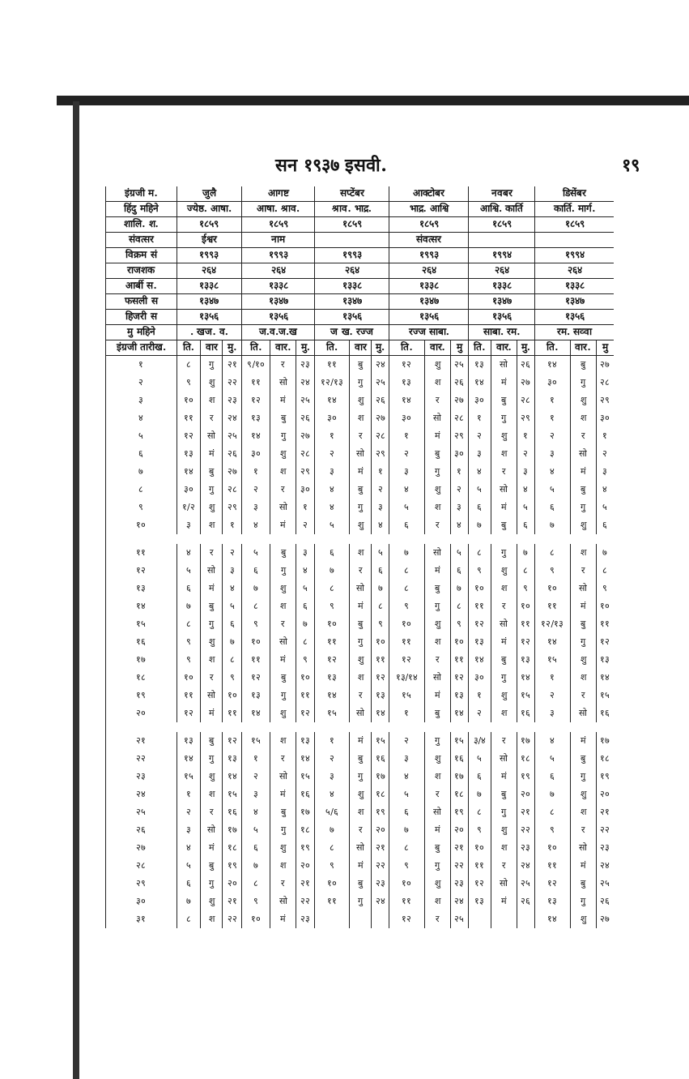सन १९३७ इसवी. १९
| इंग्रजी म. | जुलै | | | आगष्ट | | | सप्टेंबर | | | आक्टोबर | | | नवबर | | | डिसेंबर | | |
| --- | --- | --- | --- | --- | --- | --- | --- | --- | --- | --- | --- | --- | --- | --- | --- | --- | --- | --- |
| हिंदु महिने | ज्येष्ठ. आषा. | | | आषा. श्राव. | | | श्राव. भाद्र. | | | भाद्र. आश्वि | | | आश्वि. कार्ति | | | कार्ति. मार्ग. | | |
| शालि. श. | १८५९ | | | १८५९ | | | १८५९ | | | १८५९ | | | १८५९ | | | १८५९ | | |
| संवत्सर | ईश्वर | | | नाम | | | | | | संवत्सर | | | | | | | | |
| विक्रम सं | १९९३ | | | १९९३ | | | १९९३ | | | १९९३ | | | १९९४ | | | १९९४ | | |
| राजशक | २६४ | | | २६४ | | | २६४ | | | २६४ | | | २६४ | | | २६४ | | |
| आर्बी स. | १३३८ | | | १३३८ | | | १३३८ | | | १३३८ | | | १३३८ | | | १३३८ | | |
| फसली स | १३४७ | | | १३४७ | | | १३४७ | | | १३४७ | | | १३४७ | | | १३४७ | | |
| हिजरी स | १३५६ | | | १३५६ | | | १३५६ | | | १३५६ | | | १३५६ | | | १३५६ | | |
| मु महिने | . खज. व. | | | ज.व.ज.ख | | | ज ख. रज्ज | | | रज्ज साबा. | | | साबा. रम. | | | रम. सव्वा | | |
| इंग्रजी तारीख. | ति. | वार | मु. | ति. | वार. | मु. | ति. | वार | मु. | ति. | वार. | मु | ति. | वार. | मु. | ति. | वार. | मु |
| १ | ८ | गु | २१ | ९/१० | र | २३ | ११ | बु | २४ | १२ | शु | २५ | १३ | सो | २६ | १४ | बु | २७ |
| २ | ९ | शु | २२ | ११ | सो | २४ | १२/१३ | गु | २५ | १३ | श | २६ | १४ | मं | २७ | ३० | गु | २८ |
| ३ | १० | श | २३ | १२ | मं | २५ | १४ | शु | २६ | १४ | र | २७ | ३० | बु | २८ | १ | शु | २९ |
| ४ | ११ | र | २४ | १३ | बु | २६ | ३० | श | २७ | ३० | सो | २८ | १ | गु | २९ | १ | श | ३० |
| ५ | १२ | सो | २५ | १४ | गु | २७ | १ | र | २८ | १ | मं | २९ | २ | शु | १ | २ | र | १ |
| ६ | १३ | मं | २६ | ३० | शु | २८ | २ | सो | २९ | २ | बु | ३० | ३ | श | २ | ३ | सो | २ |
| ७ | १४ | बु | २७ | १ | श | २९ | ३ | मं | १ | ३ | गु | १ | ४ | र | ३ | ४ | मं | ३ |
| ८ | ३० | गु | २८ | २ | र | ३० | ४ | बु | २ | ४ | शु | २ | ५ | सो | ४ | ५ | बु | ४ |
| ९ | १/२ | शु | २९ | ३ | सो | १ | ४ | गु | ३ | ५ | श | ३ | ६ | मं | ५ | ६ | गु | ५ |
| १० | ३ | श | १ | ४ | मं | २ | ५ | शु | ४ | ६ | र | ४ | ७ | बु | ६ | ७ | शु | ६ |
| ११ | ४ | र | २ | ५ | बु | ३ | ६ | श | ५ | ७ | सो | ५ | ८ | गु | ७ | ८ | श | ७ |
| १२ | ५ | सो | ३ | ६ | गु | ४ | ७ | र | ६ | ८ | मं | ६ | ९ | शु | ८ | ९ | र | ८ |
| १३ | ६ | मं | ४ | ७ | शु | ५ | ८ | सो | ७ | ८ | बु | ७ | १० | श | ९ | १० | सो | ९ |
| १४ | ७ | बु | ५ | ८ | श | ६ | ९ | मं | ८ | ९ | गु | ८ | ११ | र | १० | ११ | मं | १० |
| १५ | ८ | गु | ६ | ९ | र | ७ | १० | बु | ९ | १० | शु | ९ | १२ | सो | ११ | १२/१३ | बु | ११ |
| १६ | ९ | शु | ७ | १० | सो | ८ | ११ | गु | १० | ११ | श | १० | १३ | मं | १२ | १४ | गु | १२ |
| १७ | ९ | श | ८ | ११ | मं | ९ | १२ | शु | ११ | १२ | र | ११ | १४ | बु | १३ | १५ | शु | १३ |
| १८ | १० | र | ९ | १२ | बु | १० | १३ | श | १२ | १३/१४ | सो | १२ | ३० | गु | १४ | १ | श | १४ |
| १९ | ११ | सो | १० | १३ | गु | ११ | १४ | र | १३ | १५ | मं | १३ | १ | शु | १५ | २ | र | १५ |
| २० | १२ | मं | ११ | १४ | शु | १२ | १५ | सो | १४ | १ | बु | १४ | २ | श | १६ | ३ | सो | १६ |
| २१ | १३ | बु | १२ | १५ | श | १३ | १ | मं | १५ | २ | गु | १५ | ३/४ | र | १७ | ४ | मं | १७ |
| २२ | १४ | गु | १३ | १ | र | १४ | २ | बु | १६ | ३ | शु | १६ | ५ | सो | १८ | ५ | बु | १८ |
| २३ | १५ | शु | १४ | २ | सो | १५ | ३ | गु | १७ | ४ | श | १७ | ६ | मं | १९ | ६ | गु | १९ |
| २४ | १ | श | १५ | ३ | मं | १६ | ४ | शु | १८ | ५ | र | १८ | ७ | बु | २० | ७ | शु | २० |
| २५ | २ | र | १६ | ४ | बु | १७ | ५/६ | श | १९ | ६ | सो | १९ | ८ | गु | २१ | ८ | श | २१ |
| २६ | ३ | सो | १७ | ५ | गु | १८ | ७ | र | २० | ७ | मं | २० | ९ | शु | २२ | ९ | र | २२ |
| २७ | ४ | मं | १८ | ६ | शु | १९ | ८ | सो | २१ | ८ | बु | २१ | १० | श | २३ | १० | सो | २३ |
| २८ | ५ | बु | १९ | ७ | श | २० | ९ | मं | २२ | ९ | गु | २२ | ११ | र | २४ | ११ | मं | २४ |
| २९ | ६ | गु | २० | ८ | र | २१ | १० | बु | २३ | १० | शु | २३ | १२ | सो | २५ | १२ | बु | २५ |
| ३० | ७ | शु | २१ | ९ | सो | २२ | ११ | गु | २४ | ११ | श | २४ | १३ | मं | २६ | १३ | गु | २६ |
| ३१ | ८ | श | २२ | १० | मं | २३ | | | | १२ | र | २५ | | | | १४ | शु | २७ |